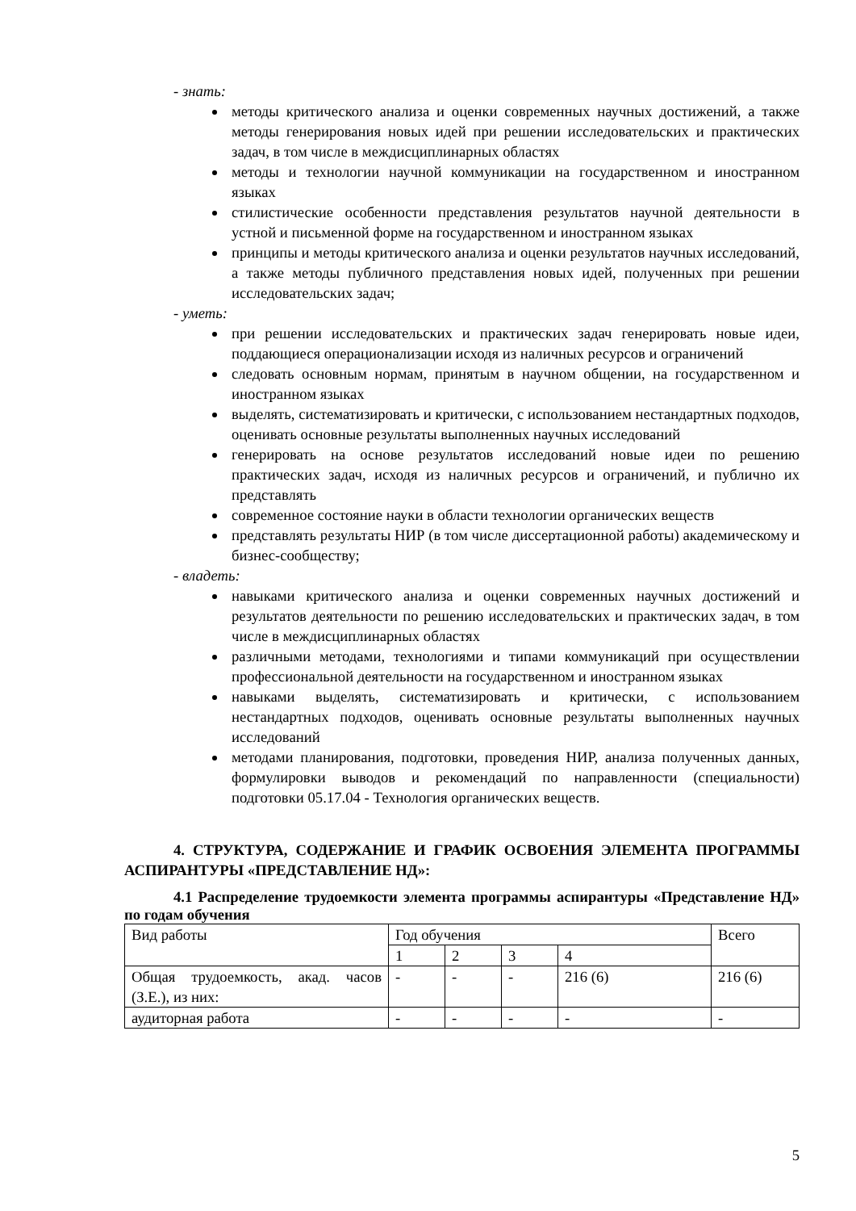- знать:
методы критического анализа и оценки современных научных достижений, а также методы генерирования новых идей при решении исследовательских и практических задач, в том числе в междисциплинарных областях
методы и технологии научной коммуникации на государственном и иностранном языках
стилистические особенности представления результатов научной деятельности в устной и письменной форме на государственном и иностранном языках
принципы и методы критического анализа и оценки результатов научных исследований, а также методы публичного представления новых идей, полученных при решении исследовательских задач;
- уметь:
при решении исследовательских и практических задач генерировать новые идеи, поддающиеся операционализации исходя из наличных ресурсов и ограничений
следовать основным нормам, принятым в научном общении, на государственном и иностранном языках
выделять, систематизировать и критически, с использованием нестандартных подходов, оценивать основные результаты выполненных научных исследований
генерировать на основе результатов исследований новые идеи по решению практических задач, исходя из наличных ресурсов и ограничений, и публично их представлять
современное состояние науки в области технологии органических веществ
представлять результаты НИР (в том числе диссертационной работы) академическому и бизнес-сообществу;
- владеть:
навыками критического анализа и оценки современных научных достижений и результатов деятельности по решению исследовательских и практических задач, в том числе в междисциплинарных областях
различными методами, технологиями и типами коммуникаций при осуществлении профессиональной деятельности на государственном и иностранном языках
навыками выделять, систематизировать и критически, с использованием нестандартных подходов, оценивать основные результаты выполненных научных исследований
методами планирования, подготовки, проведения НИР, анализа полученных данных, формулировки выводов и рекомендаций по направленности (специальности) подготовки 05.17.04 - Технология органических веществ.
4. СТРУКТУРА, СОДЕРЖАНИЕ И ГРАФИК ОСВОЕНИЯ ЭЛЕМЕНТА ПРОГРАММЫ АСПИРАНТУРЫ «ПРЕДСТАВЛЕНИЕ НД»:
4.1 Распределение трудоемкости элемента программы аспирантуры «Представление НД» по годам обучения
| Вид работы | Год обучения | | | | Всего |
| | 1 | 2 | 3 | 4 | |
| Общая трудоемкость, акад. часов (З.Е.), из них: | - | - | - | 216 (6) | 216 (6) |
| аудиторная работа | - | - | - | - | - |
5